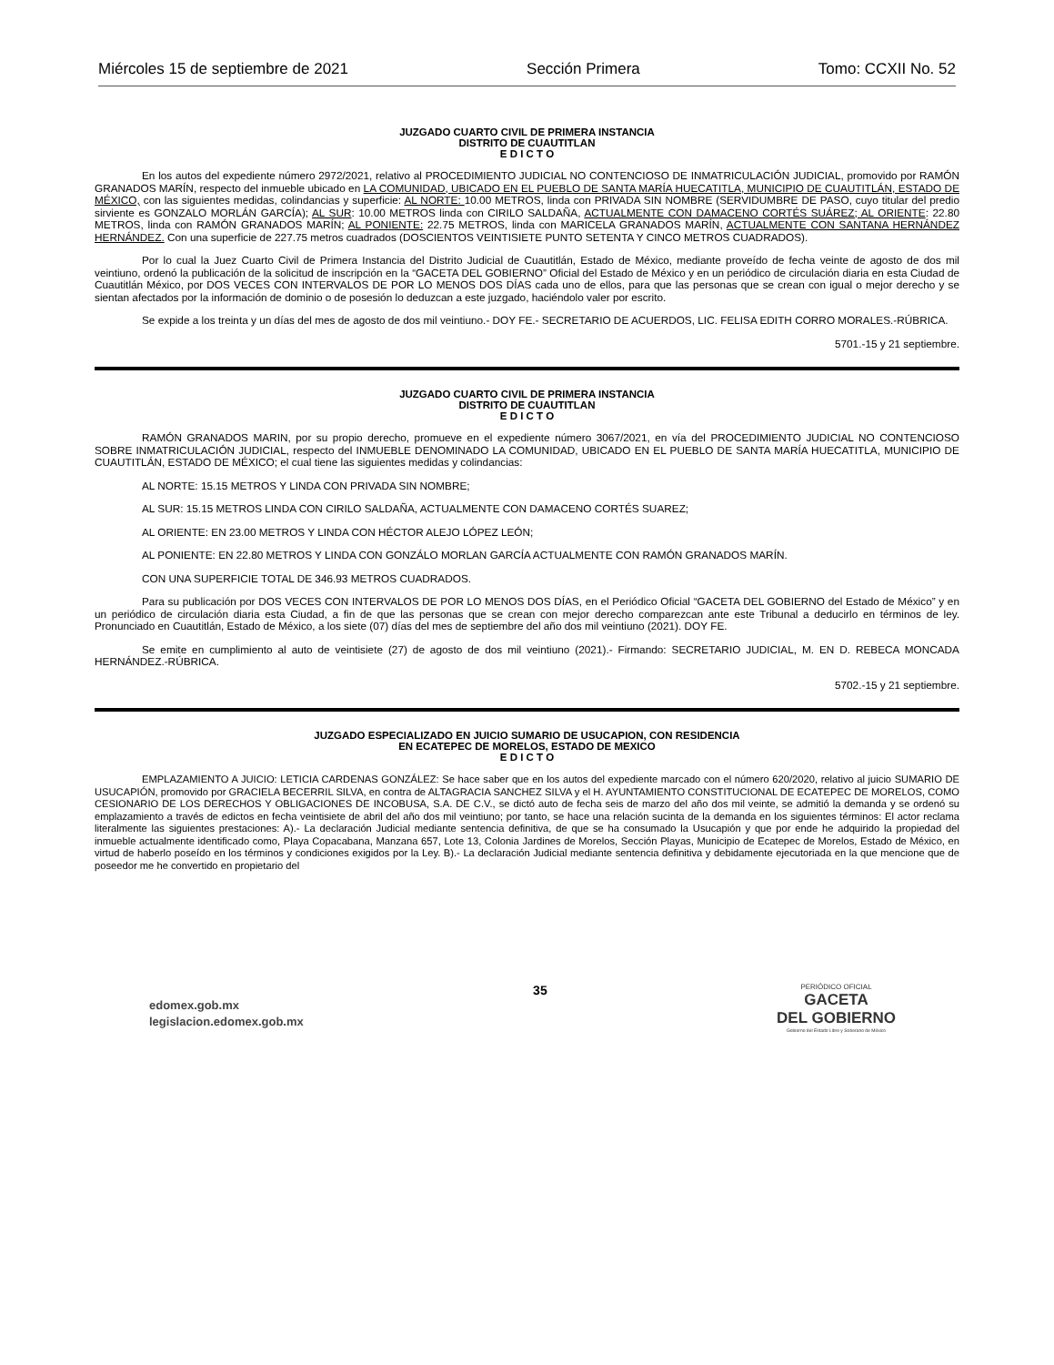Miércoles 15 de septiembre de 2021 Sección Primera Tomo: CCXII No. 52
JUZGADO CUARTO CIVIL DE PRIMERA INSTANCIA
DISTRITO DE CUAUTITLAN
E D I C T O
En los autos del expediente número 2972/2021, relativo al PROCEDIMIENTO JUDICIAL NO CONTENCIOSO DE INMATRICULACIÓN JUDICIAL, promovido por RAMÓN GRANADOS MARÍN, respecto del inmueble ubicado en LA COMUNIDAD, UBICADO EN EL PUEBLO DE SANTA MARÍA HUECATITLA, MUNICIPIO DE CUAUTITLÁN, ESTADO DE MÉXICO, con las siguientes medidas, colindancias y superficie: AL NORTE: 10.00 METROS, linda con PRIVADA SIN NOMBRE (SERVIDUMBRE DE PASO, cuyo titular del predio sirviente es GONZALO MORLÁN GARCÍA); AL SUR: 10.00 METROS linda con CIRILO SALDAÑA, ACTUALMENTE CON DAMACENO CORTÉS SUÁREZ; AL ORIENTE: 22.80 METROS, linda con RAMÓN GRANADOS MARÍN; AL PONIENTE: 22.75 METROS, linda con MARICELA GRANADOS MARÍN, ACTUALMENTE CON SANTANA HERNÁNDEZ HERNÁNDEZ. Con una superficie de 227.75 metros cuadrados (DOSCIENTOS VEINTISIETE PUNTO SETENTA Y CINCO METROS CUADRADOS).
Por lo cual la Juez Cuarto Civil de Primera Instancia del Distrito Judicial de Cuautitlán, Estado de México, mediante proveído de fecha veinte de agosto de dos mil veintiuno, ordenó la publicación de la solicitud de inscripción en la “GACETA DEL GOBIERNO” Oficial del Estado de México y en un periódico de circulación diaria en esta Ciudad de Cuautitlán México, por DOS VECES CON INTERVALOS DE POR LO MENOS DOS DÍAS cada uno de ellos, para que las personas que se crean con igual o mejor derecho y se sientan afectados por la información de dominio o de posesión lo deduzcan a este juzgado, haciéndolo valer por escrito.
Se expide a los treinta y un días del mes de agosto de dos mil veintiuno.- DOY FE.- SECRETARIO DE ACUERDOS, LIC. FELISA EDITH CORRO MORALES.-RÚBRICA.
5701.-15 y 21 septiembre.
JUZGADO CUARTO CIVIL DE PRIMERA INSTANCIA
DISTRITO DE CUAUTITLAN
E D I C T O
RAMÓN GRANADOS MARIN, por su propio derecho, promueve en el expediente número 3067/2021, en vía del PROCEDIMIENTO JUDICIAL NO CONTENCIOSO SOBRE INMATRICULACIÓN JUDICIAL, respecto del INMUEBLE DENOMINADO LA COMUNIDAD, UBICADO EN EL PUEBLO DE SANTA MARÍA HUECATITLA, MUNICIPIO DE CUAUTITLÁN, ESTADO DE MÉXICO; el cual tiene las siguientes medidas y colindancias:
AL NORTE: 15.15 METROS Y LINDA CON PRIVADA SIN NOMBRE;
AL SUR: 15.15 METROS LINDA CON CIRILO SALDAÑA, ACTUALMENTE CON DAMACENO CORTÉS SUAREZ;
AL ORIENTE: EN 23.00 METROS Y LINDA CON HÉCTOR ALEJO LÓPEZ LEÓN;
AL PONIENTE: EN 22.80 METROS Y LINDA CON GONZÁLO MORLAN GARCÍA ACTUALMENTE CON RAMÓN GRANADOS MARÍN.
CON UNA SUPERFICIE TOTAL DE 346.93 METROS CUADRADOS.
Para su publicación por DOS VECES CON INTERVALOS DE POR LO MENOS DOS DÍAS, en el Periódico Oficial “GACETA DEL GOBIERNO del Estado de México” y en un periódico de circulación diaria esta Ciudad, a fin de que las personas que se crean con mejor derecho comparezcan ante este Tribunal a deducirlo en términos de ley. Pronunciado en Cuautitlán, Estado de México, a los siete (07) días del mes de septiembre del año dos mil veintiuno (2021). DOY FE.
Se emite en cumplimiento al auto de veintisiete (27) de agosto de dos mil veintiuno (2021).- Firmando: SECRETARIO JUDICIAL, M. EN D. REBECA MONCADA HERNÁNDEZ.-RÚBRICA.
5702.-15 y 21 septiembre.
JUZGADO ESPECIALIZADO EN JUICIO SUMARIO DE USUCAPION, CON RESIDENCIA
EN ECATEPEC DE MORELOS, ESTADO DE MEXICO
E D I C T O
EMPLAZAMIENTO A JUICIO: LETICIA CARDENAS GONZÁLEZ: Se hace saber que en los autos del expediente marcado con el número 620/2020, relativo al juicio SUMARIO DE USUCAPIÓN, promovido por GRACIELA BECERRIL SILVA, en contra de ALTAGRACIA SANCHEZ SILVA y el H. AYUNTAMIENTO CONSTITUCIONAL DE ECATEPEC DE MORELOS, COMO CESIONARIO DE LOS DERECHOS Y OBLIGACIONES DE INCOBUSA, S.A. DE C.V., se dictó auto de fecha seis de marzo del año dos mil veinte, se admitió la demanda y se ordenó su emplazamiento a través de edictos en fecha veintisiete de abril del año dos mil veintiuno; por tanto, se hace una relación sucinta de la demanda en los siguientes términos: El actor reclama literalmente las siguientes prestaciones: A).- La declaración Judicial mediante sentencia definitiva, de que se ha consumado la Usucapión y que por ende he adquirido la propiedad del inmueble actualmente identificado como, Playa Copacabana, Manzana 657, Lote 13, Colonia Jardines de Morelos, Sección Playas, Municipio de Ecatepec de Morelos, Estado de México, en virtud de haberlo poseído en los términos y condiciones exigidos por la Ley. B).- La declaración Judicial mediante sentencia definitiva y debidamente ejecutoriada en la que mencione que de poseedor me he convertido en propietario del
edomex.gob.mx
legislacion.edomex.gob.mx
35
PERIÓDICO OFICIAL
GACETA
DEL GOBIERNO
Gobierno del Estado Libre y Soberano de México